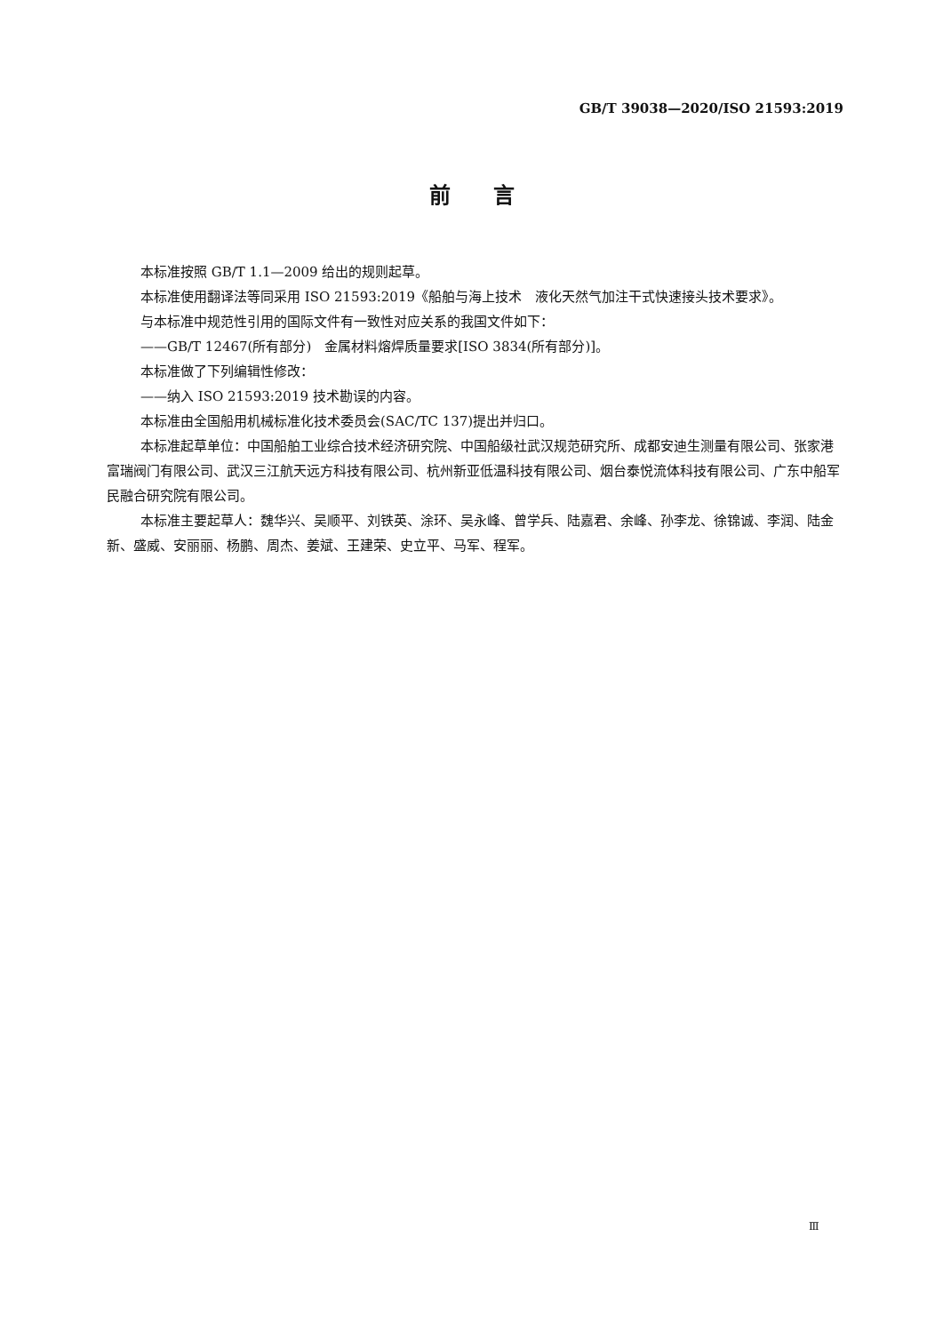GB/T 39038—2020/ISO 21593:2019
前　　言
本标准按照 GB/T 1.1—2009 给出的规则起草。
本标准使用翻译法等同采用 ISO 21593:2019《船舶与海上技术　液化天然气加注干式快速接头技术要求》。
与本标准中规范性引用的国际文件有一致性对应关系的我国文件如下：
——GB/T 12467(所有部分)　金属材料熔焊质量要求[ISO 3834(所有部分)]。
本标准做了下列编辑性修改：
——纳入 ISO 21593:2019 技术勘误的内容。
本标准由全国船用机械标准化技术委员会(SAC/TC 137)提出并归口。
本标准起草单位：中国船舶工业综合技术经济研究院、中国船级社武汉规范研究所、成都安迪生测量有限公司、张家港富瑞阀门有限公司、武汉三江航天远方科技有限公司、杭州新亚低温科技有限公司、烟台泰悦流体科技有限公司、广东中船军民融合研究院有限公司。
本标准主要起草人：魏华兴、吴顺平、刘铁英、涂环、吴永峰、曾学兵、陆嘉君、余峰、孙李龙、徐锦诚、李润、陆金新、盛威、安丽丽、杨鹏、周杰、姜斌、王建荣、史立平、马军、程军。
Ⅲ